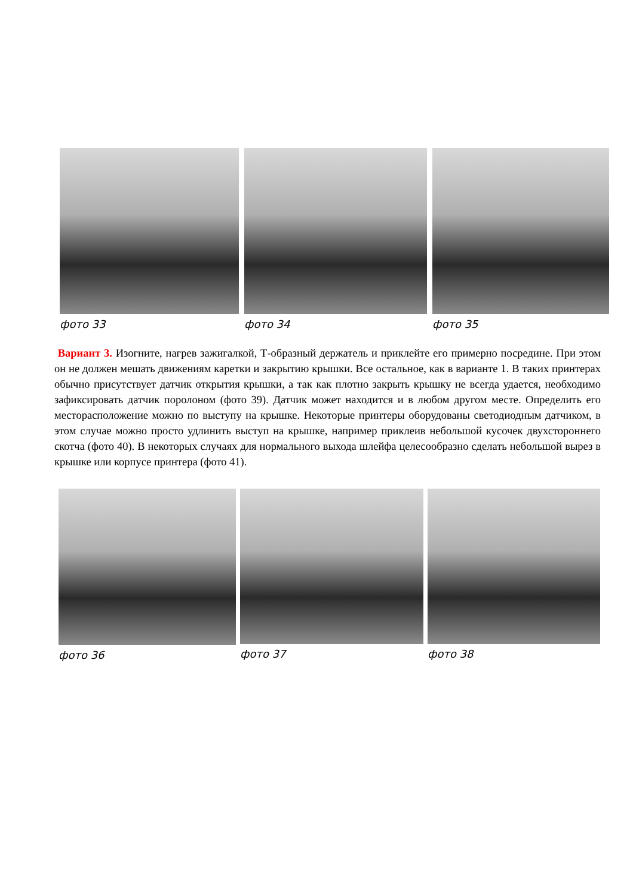фото 33 фото 34 фото 35
Вариант 3. Изогните, нагрев зажигалкой, Т-образный держатель и приклейте его примерно посредине. При этом он не должен мешать движениям каретки и закрытию крышки. Все остальное, как в варианте 1. В таких принтерах обычно присутствует датчик открытия крышки, а так как плотно закрыть крышку не всегда удается, необходимо зафиксировать датчик поролоном (фото 39). Датчик может находится и в любом другом месте. Определить его месторасположение можно по выступу на крышке. Некоторые принтеры оборудованы светодиодным датчиком, в этом случае можно просто удлинить выступ на крышке, например приклеив небольшой кусочек двухстороннего скотча (фото 40). В некоторых случаях для нормального выхода шлейфа целесообразно сделать небольшой вырез в крышке или корпусе принтера (фото 41).
фото 36 фото 37 фото 38